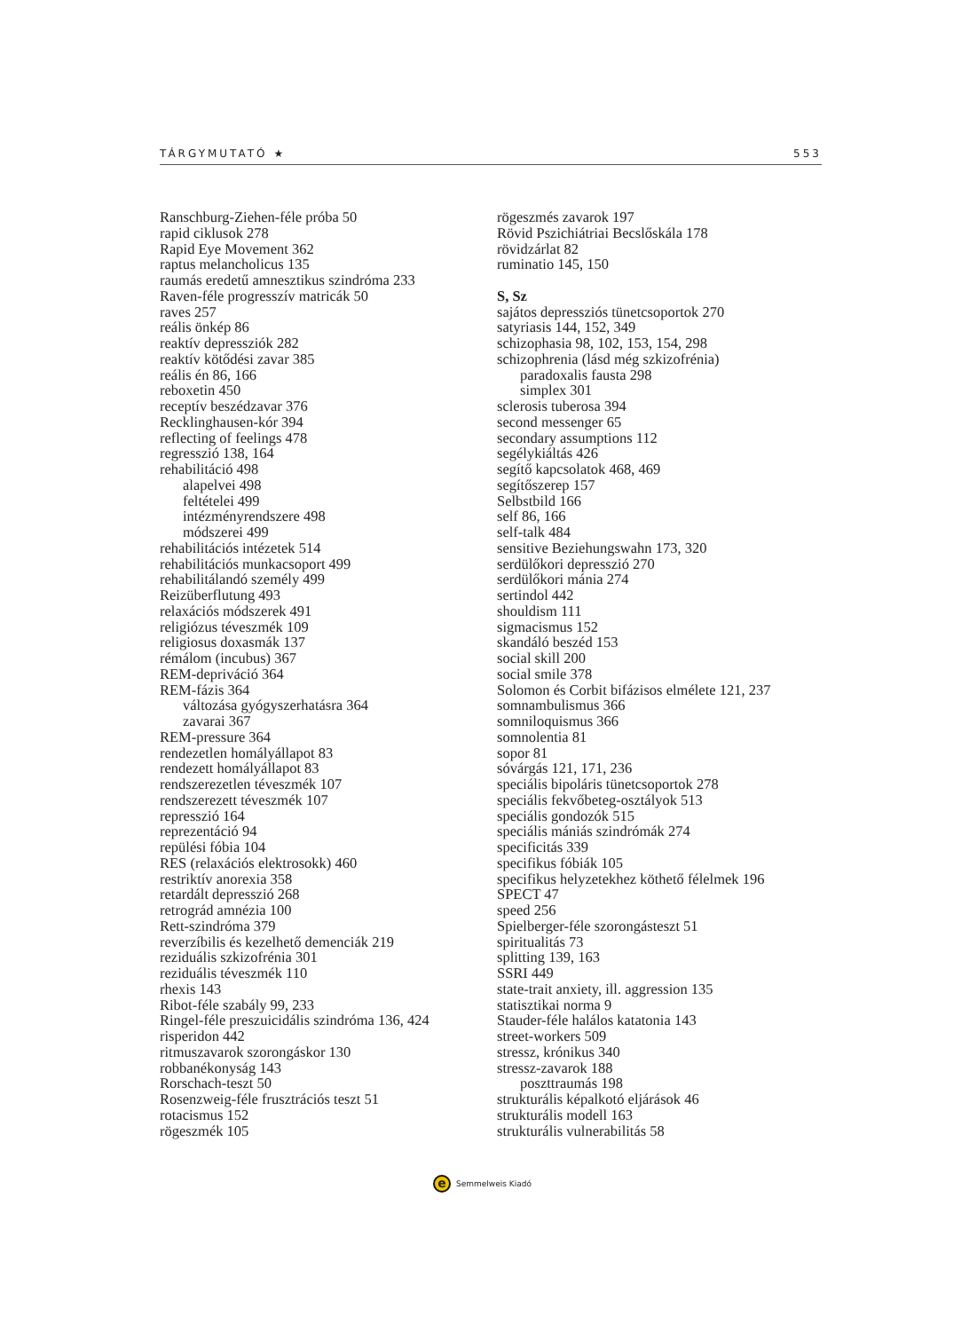TÁRGYMUTATÓ ★ 553
Ranschburg-Ziehen-féle próba 50
rapid ciklusok 278
Rapid Eye Movement 362
raptus melancholicus 135
raumás eredetű amnesztikus szindróma 233
Raven-féle progresszív matricák 50
raves 257
reális önkép 86
reaktív depressziók 282
reaktív kötődési zavar 385
reális én 86, 166
reboxetin 450
receptív beszédzavar 376
Recklinghausen-kór 394
reflecting of feelings 478
regresszió 138, 164
rehabilitáció 498
alapelvei 498
feltételei 499
intézményrendszere 498
módszerei 499
rehabilitációs intézetek 514
rehabilitációs munkacsoport 499
rehabilitálandó személy 499
Reizüberflutung 493
relaxációs módszerek 491
religiózus téveszmék 109
religiosus doxasmák 137
rémálom (incubus) 367
REM-depriváció 364
REM-fázis 364
változása gyógyszerhatásra 364
zavarai 367
REM-pressure 364
rendezetlen homályállapot 83
rendezett homályállapot 83
rendszerezetlen téveszmék 107
rendszerezett téveszmék 107
represszió 164
reprezentáció 94
repülési fóbia 104
RES (relaxációs elektrosokk) 460
restriktív anorexia 358
retardált depresszió 268
retrográd amnézia 100
Rett-szindróma 379
reverzíbilis és kezelhető demenciák 219
reziduális szkizofrénia 301
reziduális téveszmék 110
rhexis 143
Ribot-féle szabály 99, 233
Ringel-féle preszuicidális szindróma 136, 424
risperidon 442
ritmuszavarok szorongáskor 130
robbanékonyság 143
Rorschach-teszt 50
Rosenzweig-féle frusztrációs teszt 51
rotacismus 152
rögeszmék 105
rögeszmés zavarok 197
Rövid Pszichiátriai Becslőskála 178
rövidzárlat 82
ruminatio 145, 150
S, Sz
sajátos depressziós tünetcsoportok 270
satyriasis 144, 152, 349
schizophasia 98, 102, 153, 154, 298
schizophrenia (lásd még szkizofrénia)
paradoxalis fausta 298
simplex 301
sclerosis tuberosa 394
second messenger 65
secondary assumptions 112
segélykiáltás 426
segítő kapcsolatok 468, 469
segítőszerep 157
Selbstbild 166
self 86, 166
self-talk 484
sensitive Beziehungswahn 173, 320
serdülőkori depresszió 270
serdülőkori mánia 274
sertindol 442
shouldism 111
sigmacismus 152
skandáló beszéd 153
social skill 200
social smile 378
Solomon és Corbit bifázisos elmélete 121, 237
somnambulismus 366
somniloquismus 366
somnolentia 81
sopor 81
sóvárgás 121, 171, 236
speciális bipoláris tünetcsoportok 278
speciális fekvőbeteg-osztályok 513
speciális gondozók 515
speciális mániás szindrómák 274
specificitás 339
specifikus fóbiák 105
specifikus helyzetekhez köthető félelmek 196
SPECT 47
speed 256
Spielberger-féle szorongásteszt 51
spiritualitás 73
splitting 139, 163
SSRI 449
state-trait anxiety, ill. aggression 135
statisztikai norma 9
Stauder-féle halálos katatonia 143
street-workers 509
stressz, krónikus 340
stressz-zavarok 188
poszttraumás 198
strukturális képalkotó eljárások 46
strukturális modell 163
strukturális vulnerabilitás 58
e Semmelweis Kiadó